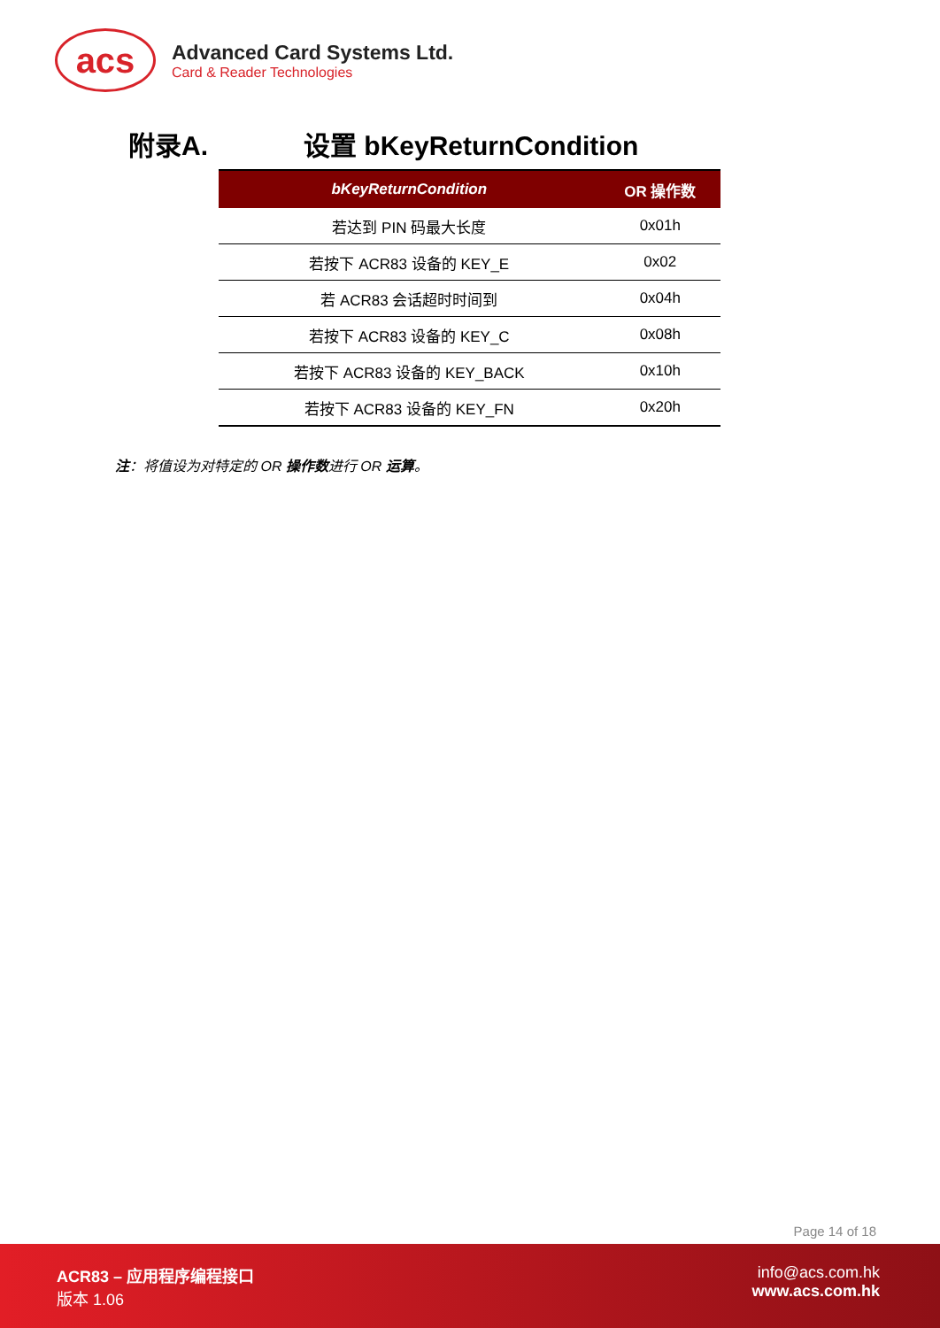acs
Advanced Card Systems Ltd.
Card & Reader Technologies
附录A. 设置 bKeyReturnCondition
| bKeyReturnCondition | OR 操作数 |
| --- | --- |
| 若达到 PIN 码最大长度 | 0x01h |
| 若按下 ACR83 设备的 KEY_E | 0x02 |
| 若 ACR83 会话超时时间到 | 0x04h |
| 若按下 ACR83 设备的 KEY_C | 0x08h |
| 若按下 ACR83 设备的 KEY_BACK | 0x10h |
| 若按下 ACR83 设备的 KEY_FN | 0x20h |
注：将值设为对特定的 OR 操作数进行 OR 运算。
Page 14 of 18
ACR83 – 应用程序编程接口
版本 1.06
info@acs.com.hk
www.acs.com.hk